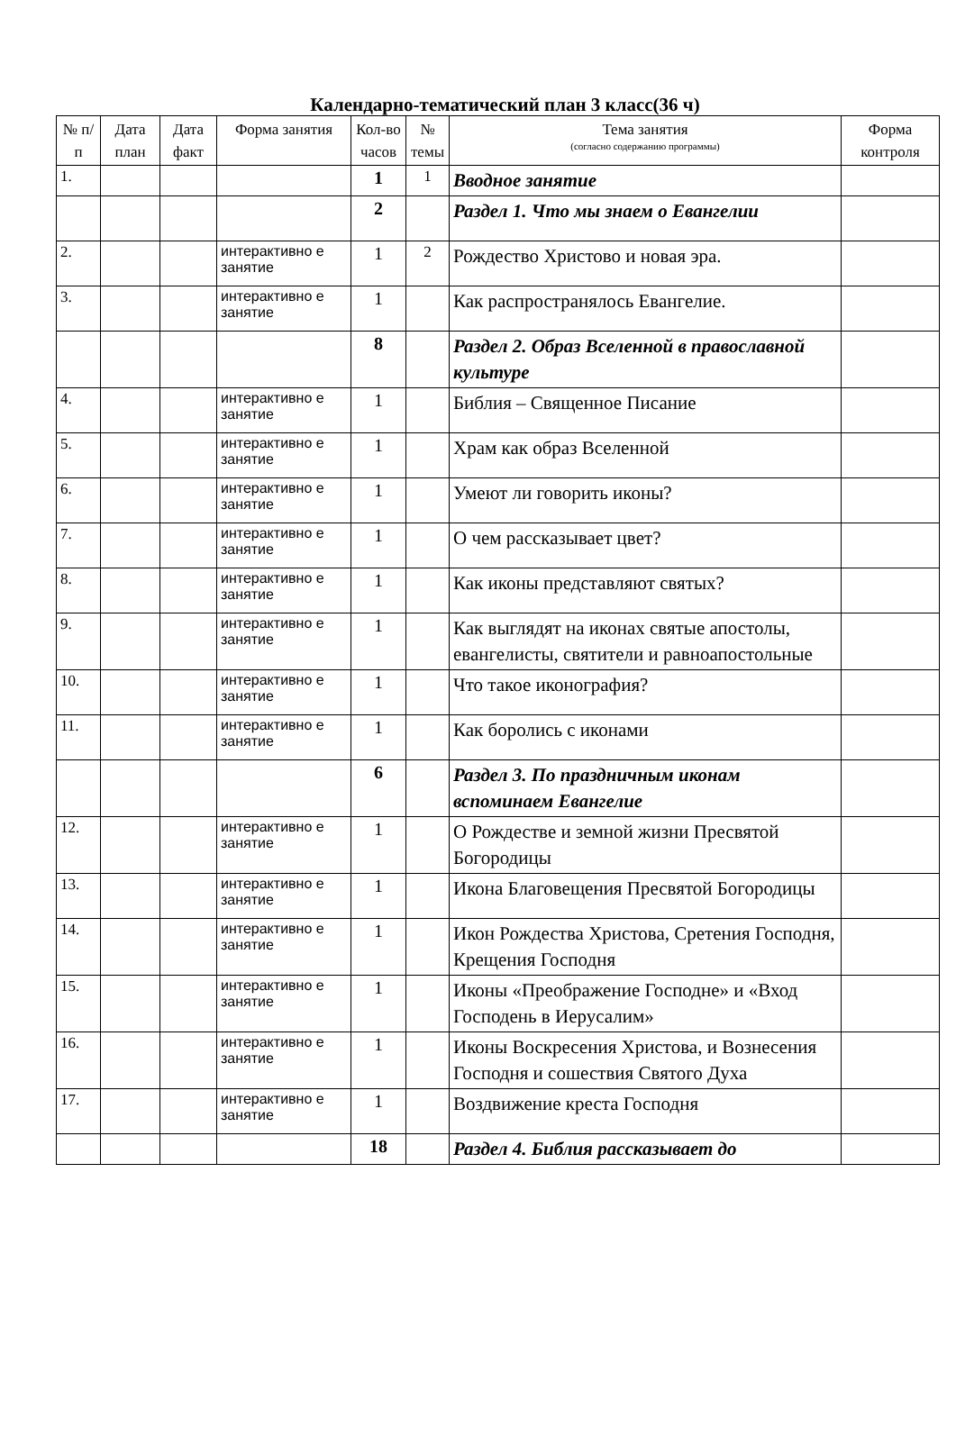Календарно-тематический план 3 класс(36 ч)
| № п/п | Дата план | Дата факт | Форма занятия | Кол-во часов | № темы | Тема занятия (согласно содержанию программы) | Форма контроля |
| --- | --- | --- | --- | --- | --- | --- | --- |
| 1. | | | | 1 | 1 | Вводное занятие | |
| | | | | 2 | | Раздел 1. Что мы знаем о Евангелии | |
| 2. | | | интерактивно е занятие | 1 | 2 | Рождество Христово и новая эра. | |
| 3. | | | интерактивно е занятие | 1 | | Как распространялось Евангелие. | |
| | | | | 8 | | Раздел 2. Образ Вселенной в православной культуре | |
| 4. | | | интерактивно е занятие | 1 | | Библия – Священное Писание | |
| 5. | | | интерактивно е занятие | 1 | | Храм как образ Вселенной | |
| 6. | | | интерактивно е занятие | 1 | | Умеют ли говорить иконы? | |
| 7. | | | интерактивно е занятие | 1 | | О чем рассказывает цвет? | |
| 8. | | | интерактивно е занятие | 1 | | Как иконы представляют святых? | |
| 9. | | | интерактивно е занятие | 1 | | Как выглядят на иконах святые апостолы, евангелисты, святители и равноапостольные | |
| 10. | | | интерактивно е занятие | 1 | | Что такое иконография? | |
| 11. | | | интерактивно е занятие | 1 | | Как боролись с иконами | |
| | | | | 6 | | Раздел 3. По праздничным иконам вспоминаем Евангелие | |
| 12. | | | интерактивно е занятие | 1 | | О Рождестве и земной жизни Пресвятой Богородицы | |
| 13. | | | интерактивно е занятие | 1 | | Икона Благовещения Пресвятой Богородицы | |
| 14. | | | интерактивно е занятие | 1 | | Икон Рождества Христова, Сретения Господня, Крещения Господня | |
| 15. | | | интерактивно е занятие | 1 | | Иконы «Преображение Господне» и «Вход Господень в Иерусалим» | |
| 16. | | | интерактивно е занятие | 1 | | Иконы Воскресения Христова, и Вознесения Господня и сошествия Святого Духа | |
| 17. | | | интерактивно е занятие | 1 | | Воздвижение креста Господня | |
| | | | | 18 | | Раздел 4. Библия рассказывает до | |